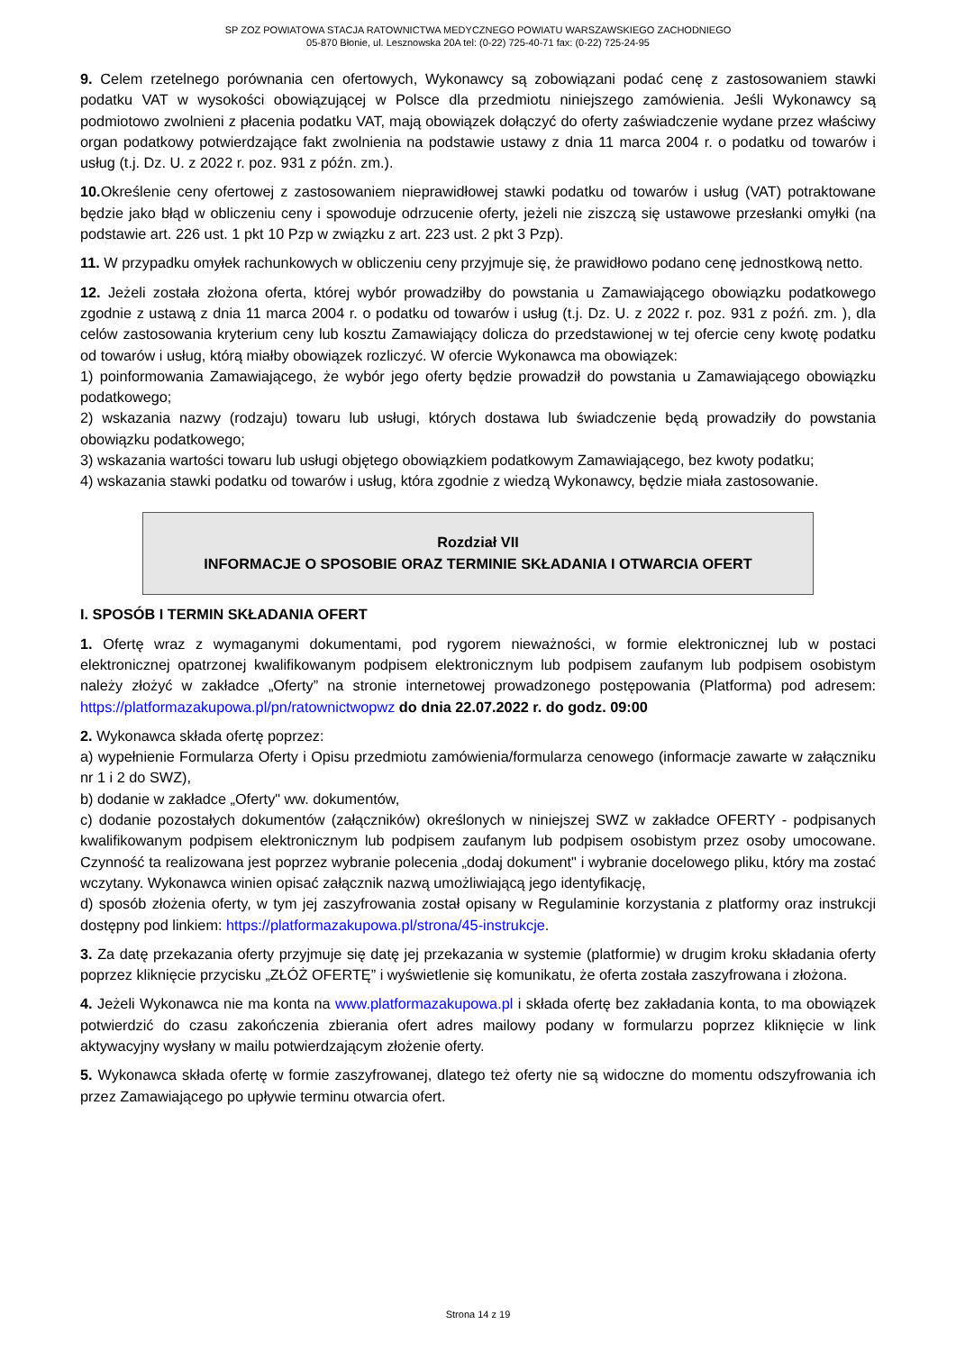SP ZOZ POWIATOWA STACJA RATOWNICTWA MEDYCZNEGO POWIATU WARSZAWSKIEGO ZACHODNIEGO
05-870 Błonie, ul. Lesznowska 20A tel: (0-22) 725-40-71 fax: (0-22) 725-24-95
9. Celem rzetelnego porównania cen ofertowych, Wykonawcy są zobowiązani podać cenę z zastosowaniem stawki podatku VAT w wysokości obowiązującej w Polsce dla przedmiotu niniejszego zamówienia. Jeśli Wykonawcy są podmiotowo zwolnieni z płacenia podatku VAT, mają obowiązek dołączyć do oferty zaświadczenie wydane przez właściwy organ podatkowy potwierdzające fakt zwolnienia na podstawie ustawy z dnia 11 marca 2004 r. o podatku od towarów i usług (t.j. Dz. U. z 2022 r. poz. 931 z późn. zm.).
10. Określenie ceny ofertowej z zastosowaniem nieprawidłowej stawki podatku od towarów i usług (VAT) potraktowane będzie jako błąd w obliczeniu ceny i spowoduje odrzucenie oferty, jeżeli nie ziszczą się ustawowe przesłanki omyłki (na podstawie art. 226 ust. 1 pkt 10 Pzp w związku z art. 223 ust. 2 pkt 3 Pzp).
11. W przypadku omyłek rachunkowych w obliczeniu ceny przyjmuje się, że prawidłowo podano cenę jednostkową netto.
12. Jeżeli została złożona oferta, której wybór prowadziłby do powstania u Zamawiającego obowiązku podatkowego zgodnie z ustawą z dnia 11 marca 2004 r. o podatku od towarów i usług (t.j. Dz. U. z 2022 r. poz. 931 z poźń. zm. ), dla celów zastosowania kryterium ceny lub kosztu Zamawiający dolicza do przedstawionej w tej ofercie ceny kwotę podatku od towarów i usług, którą miałby obowiązek rozliczyć. W ofercie Wykonawca ma obowiązek:
1) poinformowania Zamawiającego, że wybór jego oferty będzie prowadził do powstania u Zamawiającego obowiązku podatkowego;
2) wskazania nazwy (rodzaju) towaru lub usługi, których dostawa lub świadczenie będą prowadziły do powstania obowiązku podatkowego;
3) wskazania wartości towaru lub usługi objętego obowiązkiem podatkowym Zamawiającego, bez kwoty podatku;
4) wskazania stawki podatku od towarów i usług, która zgodnie z wiedzą Wykonawcy, będzie miała zastosowanie.
Rozdział VII
INFORMACJE O SPOSOBIE ORAZ TERMINIE SKŁADANIA I OTWARCIA OFERT
I. SPOSÓB I TERMIN SKŁADANIA OFERT
1. Ofertę wraz z wymaganymi dokumentami, pod rygorem nieważności, w formie elektronicznej lub w postaci elektronicznej opatrzonej kwalifikowanym podpisem elektronicznym lub podpisem zaufanym lub podpisem osobistym należy złożyć w zakładce „Oferty” na stronie internetowej prowadzonego postępowania (Platforma) pod adresem: https://platformazakupowa.pl/pn/ratownictwopwz do dnia 22.07.2022 r. do godz. 09:00
2. Wykonawca składa ofertę poprzez:
a) wypełnienie Formularza Oferty i Opisu przedmiotu zamówienia/formularza cenowego (informacje zawarte w załączniku nr 1 i 2 do SWZ),
b) dodanie w zakładce „Oferty" ww. dokumentów,
c) dodanie pozostałych dokumentów (załączników) określonych w niniejszej SWZ w zakładce OFERTY - podpisanych kwalifikowanym podpisem elektronicznym lub podpisem zaufanym lub podpisem osobistym przez osoby umocowane. Czynność ta realizowana jest poprzez wybranie polecenia „dodaj dokument" i wybranie docelowego pliku, który ma zostać wczytany. Wykonawca winien opisać załącznik nazwą umożliwiającą jego identyfikację,
d) sposób złożenia oferty, w tym jej zaszyfrowania został opisany w Regulaminie korzystania z platformy oraz instrukcji dostępny pod linkiem: https://platformazakupowa.pl/strona/45-instrukcje.
3. Za datę przekazania oferty przyjmuje się datę jej przekazania w systemie (platformie) w drugim kroku składania oferty poprzez kliknięcie przycisku „ZŁÓŻ OFERTĘ” i wyświetlenie się komunikatu, że oferta została zaszyfrowana i złożona.
4. Jeżeli Wykonawca nie ma konta na www.platformazakupowa.pl i składa ofertę bez zakładania konta, to ma obowiązek potwierdzić do czasu zakończenia zbierania ofert adres mailowy podany w formularzu poprzez kliknięcie w link aktywacyjny wysłany w mailu potwierdzającym złożenie oferty.
5. Wykonawca składa ofertę w formie zaszyfrowanej, dlatego też oferty nie są widoczne do momentu odszyfrowania ich przez Zamawiającego po upływie terminu otwarcia ofert.
Strona 14 z 19